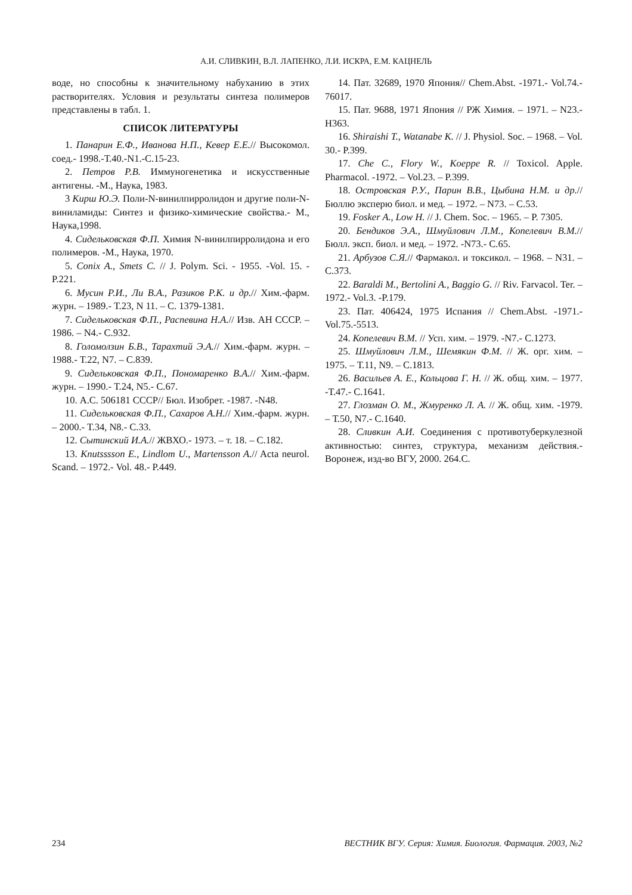А.И. СЛИВКИН, В.Л. ЛАПЕНКО, Л.И. ИСКРА, Е.М. КАЦНЕЛЬ
воде, но способны к значительному набуханию в этих растворителях. Условия и результаты синтеза полимеров представлены в табл. 1.
СПИСОК ЛИТЕРАТУРЫ
1. Панарин Е.Ф., Иванова Н.П., Кевер Е.Е.// Высокомол. соед.- 1998.-Т.40.-N1.-С.15-23.
2. Петров Р.В. Иммуногенетика и искусственные антигены. -М., Наука, 1983.
3 Кирш Ю.Э. Поли-N-винилпирролидон и другие поли-N-виниламиды: Синтез и физико-химические свойства.- М., Наука,1998.
4. Сидельковская Ф.П. Химия N-винилпирролидона и его полимеров. -М., Наука, 1970.
5. Conix A., Smets C. // J. Polym. Sci. - 1955. -Vol. 15. - P.221.
6. Мусин Р.И., Ли В.А., Разиков Р.К. и др.// Хим.-фарм. журн. – 1989.- Т.23, N 11. – С. 1379-1381.
7. Сидельковская Ф.П., Распевина Н.А.// Изв. АН СССР. – 1986. – N4.- С.932.
8. Голомолзин Б.В., Тарахтий Э.А.// Хим.-фарм. журн. – 1988.- Т.22, N7. – С.839.
9. Сидельковская Ф.П., Пономаренко В.А.// Хим.-фарм. журн. – 1990.- Т.24, N5.- С.67.
10. А.С. 506181 СССР// Бюл. Изобрет. -1987. -N48.
11. Сидельковская Ф.П., Сахаров А.Н.// Хим.-фарм. журн. – 2000.- Т.34, N8.- С.33.
12. Сытинский И.А.// ЖВХО.- 1973. – т. 18. – С.182.
13. Knutsssson E., Lindlom U., Martensson A.// Acta neurol. Scand. – 1972.- Vol. 48.- P.449.
14. Пат. 32689, 1970 Япония// Chem.Abst. -1971.- Vol.74.- 76017.
15. Пат. 9688, 1971 Япония // РЖ Химия. – 1971. – N23.-Н363.
16. Shiraishi T., Watanabe K. // J. Physiol. Soc. – 1968. – Vol. 30.- P.399.
17. Che C., Flory W., Koeppe R. // Toxicol. Apple. Pharmacol. -1972. – Vol.23. – P.399.
18. Островская Р.У., Парин В.В., Цыбина Н.М. и др.// Бюллю эксперю биол. и мед. – 1972. – N73. – С.53.
19. Fosker A., Low H. // J. Chem. Soc. – 1965. – P. 7305.
20. Бендиков Э.А., Шмуйлович Л.М., Копелевич В.М.// Бюлл. эксп. биол. и мед. – 1972. -N73.- С.65.
21. Арбузов С.Я.// Фармакол. и токсикол. – 1968. – N31. – С.373.
22. Baraldi M., Bertolini A., Baggio G. // Riv. Farvacol. Ter. – 1972.- Vol.3. -P.179.
23. Пат. 406424, 1975 Испания // Chem.Abst. -1971.- Vol.75.-5513.
24. Копелевич В.М. // Усп. хим. – 1979. -N7.- С.1273.
25. Шмуйлович Л.М., Шемякин Ф.М. // Ж. орг. хим. – 1975. – Т.11, N9. – С.1813.
26. Васильев А. Е., Кольцова Г. Н. // Ж. общ. хим. – 1977. -Т.47.- С.1641.
27. Глозман О. М., Жмуренко Л. А. // Ж. общ. хим. -1979. – Т.50, N7.- С.1640.
28. Сливкин А.И. Соединения с противотуберкулезной активностью: синтез, структура, механизм действия.- Воронеж, изд-во ВГУ, 2000. 264.С.
234 ВЕСТНИК ВГУ. Серия: Химия. Биология. Фармация. 2003, №2